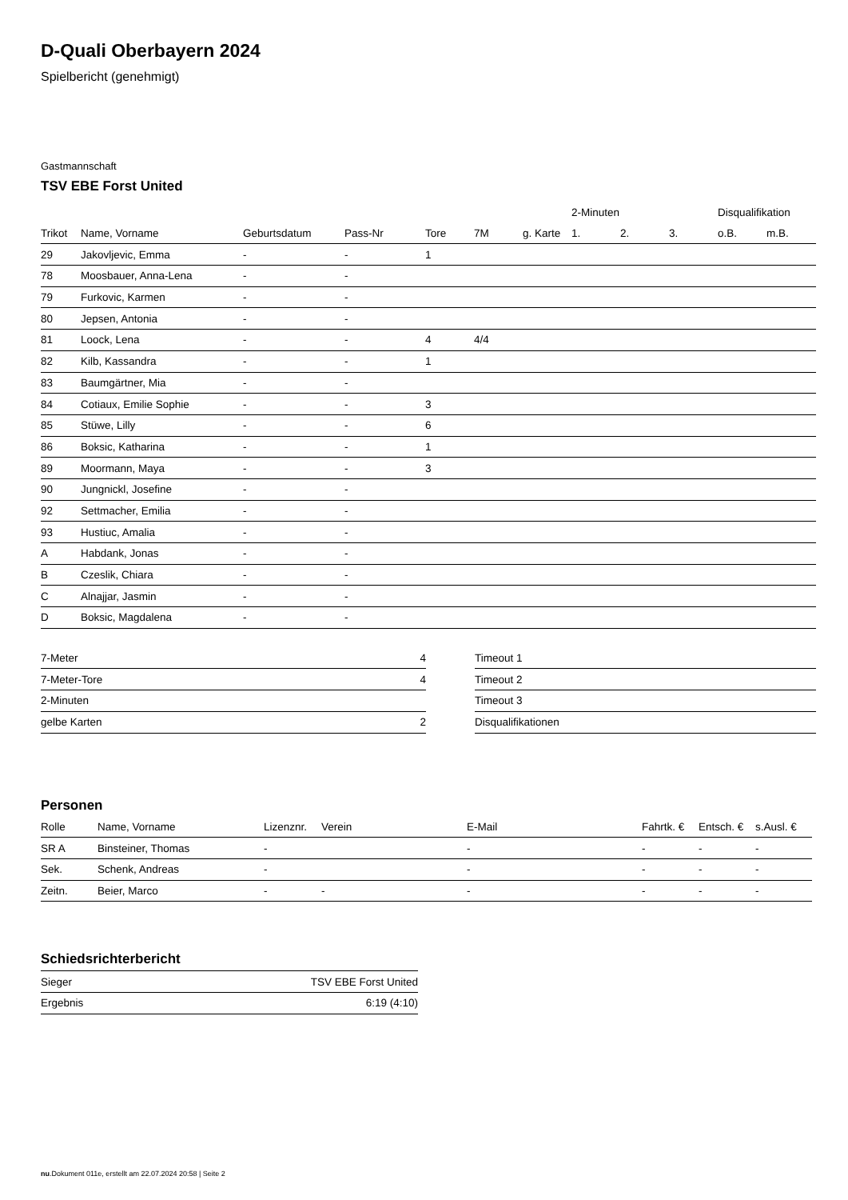D-Quali Oberbayern 2024
Spielbericht (genehmigt)
Gastmannschaft
TSV EBE Forst United
| | | | | | | | 2-Minuten | | | Disqualifikation | |
| --- | --- | --- | --- | --- | --- | --- | --- | --- | --- | --- | --- |
| Trikot | Name, Vorname | Geburtsdatum | Pass-Nr | Tore | 7M | g. Karte | 1. | 2. | 3. | o.B. | m.B. |
| 29 | Jakovljevic, Emma | - | - | 1 | | | | | | | |
| 78 | Moosbauer, Anna-Lena | - | - | | | | | | | | |
| 79 | Furkovic, Karmen | - | - | | | | | | | | |
| 80 | Jepsen, Antonia | - | - | | | | | | | | |
| 81 | Loock, Lena | - | - | 4 | 4/4 | | | | | | |
| 82 | Kilb, Kassandra | - | - | 1 | | | | | | | |
| 83 | Baumgärtner, Mia | - | - | | | | | | | | |
| 84 | Cotiaux, Emilie Sophie | - | - | 3 | | | | | | | |
| 85 | Stüwe, Lilly | - | - | 6 | | | | | | | |
| 86 | Boksic, Katharina | - | - | 1 | | | | | | | |
| 89 | Moormann, Maya | - | - | 3 | | | | | | | |
| 90 | Jungnickl, Josefine | - | - | | | | | | | | |
| 92 | Settmacher, Emilia | - | - | | | | | | | | |
| 93 | Hustiuc, Amalia | - | - | | | | | | | | |
| A | Habdank, Jonas | - | - | | | | | | | | |
| B | Czeslik, Chiara | - | - | | | | | | | | |
| C | Alnajjar, Jasmin | - | - | | | | | | | | |
| D | Boksic, Magdalena | - | - | | | | | | | | |
| 7-Meter | 4 |
| 7-Meter-Tore | 4 |
| 2-Minuten | |
| gelbe Karten | 2 |
| Timeout 1 |
| Timeout 2 |
| Timeout 3 |
| Disqualifikationen |
Personen
| Rolle | Name, Vorname | Lizenznr. | Verein | E-Mail | Fahrtk. € | Entsch. € | s.Ausl. € |
| --- | --- | --- | --- | --- | --- | --- | --- |
| SR A | Binsteiner, Thomas | - | | - | - | - | - |
| Sek. | Schenk, Andreas | - | | - | - | - | - |
| Zeitn. | Beier, Marco | - | - | - | - | - | - |
Schiedsrichterbericht
| Sieger | TSV EBE Forst United |
| Ergebnis | 6:19 (4:10) |
nu.Dokument 011e, erstellt am 22.07.2024 20:58 | Seite 2